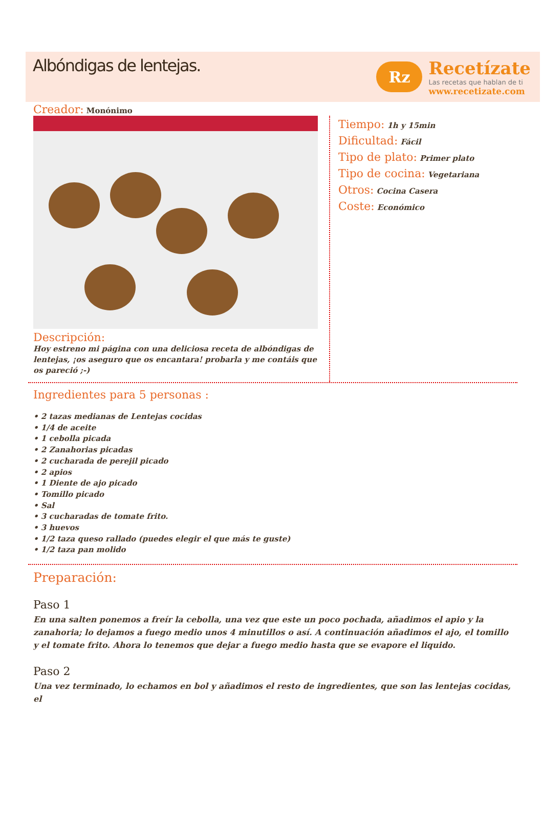Albóndigas de lentejas.
Rz
Recetízate
Las recetas que hablan de ti
www.recetizate.com
Creador: Monónimo
Descripción:
Hoy estreno mi página con una deliciosa receta de albóndigas de lentejas, ¡os aseguro que os encantara! probarla y me contáis que os pareció ;-)
Tiempo: 1h y 15min
Dificultad: Fácil
Tipo de plato: Primer plato
Tipo de cocina: Vegetariana
Otros: Cocina Casera
Coste: Económico
Ingredientes para 5 personas :
• 2 tazas medianas de Lentejas cocidas
• 1/4 de aceite
• 1 cebolla picada
• 2 Zanahorias picadas
• 2 cucharada de perejil picado
• 2 apios
• 1 Diente de ajo picado
• Tomillo picado
• Sal
• 3 cucharadas de tomate frito.
• 3 huevos
• 1/2 taza queso rallado (puedes elegir el que más te guste)
• 1/2 taza pan molido
Preparación:
Paso 1
En una salten ponemos a freír la cebolla, una vez que este un poco pochada, añadimos el apio y la zanahoria; lo dejamos a fuego medio unos 4 minutillos o así. A continuación añadimos el ajo, el tomillo y el tomate frito. Ahora lo tenemos que dejar a fuego medio hasta que se evapore el liquido.
Paso 2
Una vez terminado, lo echamos en bol y añadimos el resto de ingredientes, que son las lentejas cocidas, el